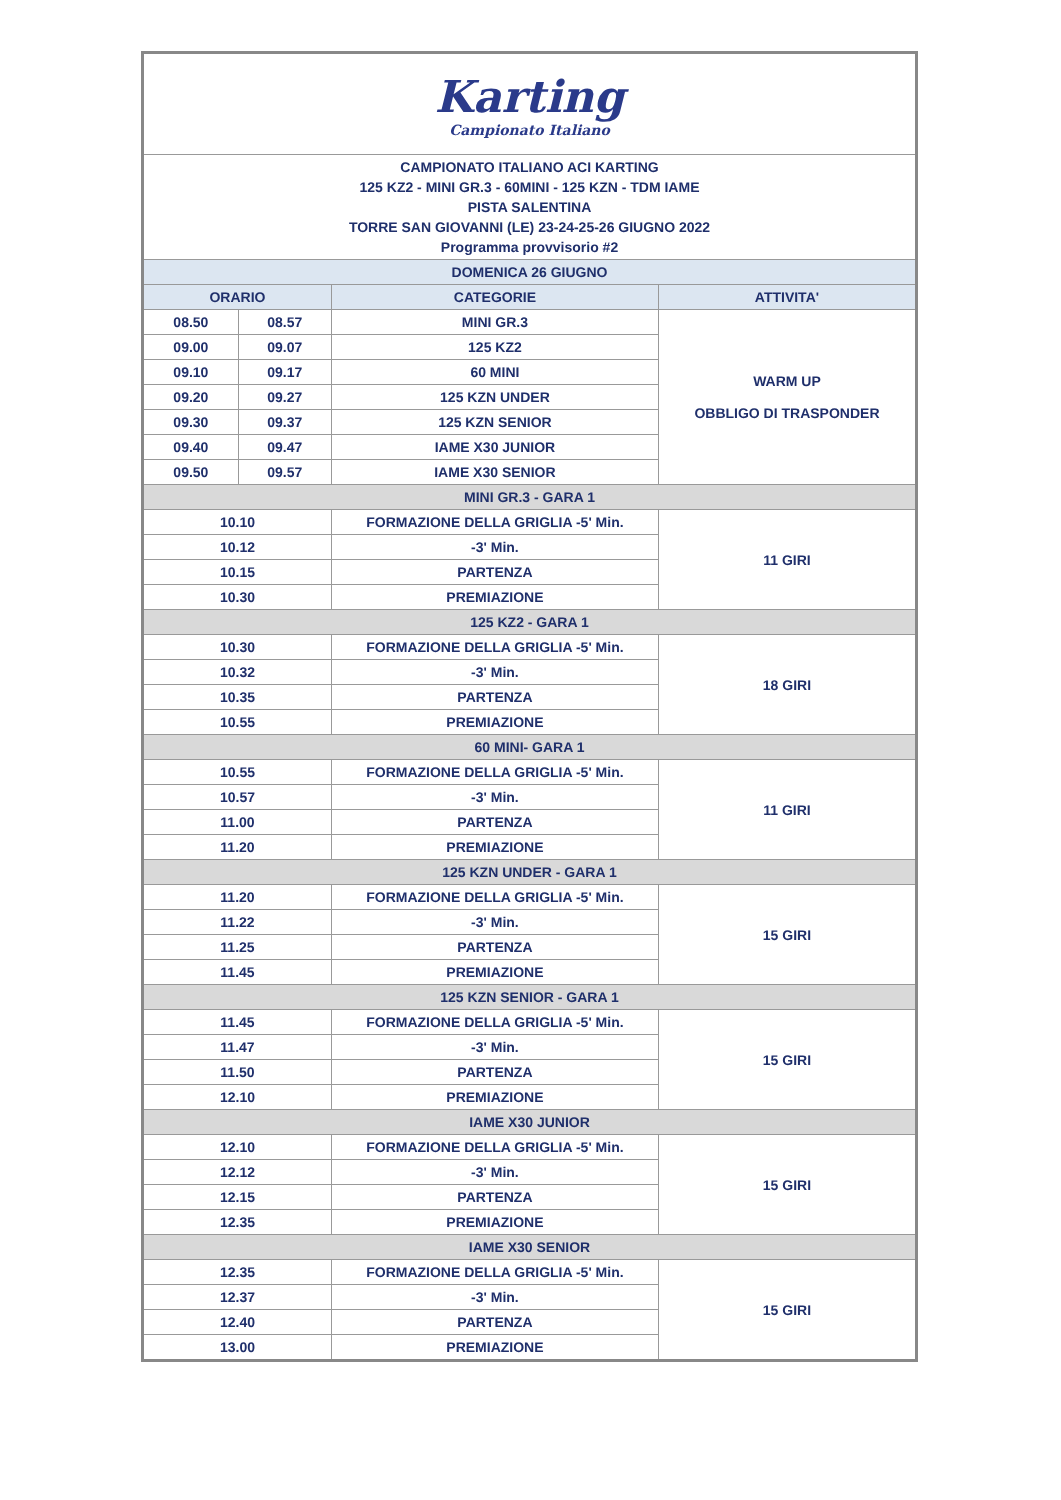| Karting Campionato Italiano | | | |
| CAMPIONATO ITALIANO ACI KARTING 125 KZ2 - MINI GR.3 - 60MINI - 125 KZN - TDM IAME PISTA SALENTINA TORRE SAN GIOVANNI (LE) 23-24-25-26 GIUGNO 2022 Programma provvisorio #2 | | | |
| DOMENICA 26 GIUGNO | | | |
| ORARIO | | CATEGORIE | ATTIVITA' |
| 08.50 | 08.57 | MINI GR.3 | WARM UP OBBLIGO DI TRASPONDER |
| 09.00 | 09.07 | 125 KZ2 | |
| 09.10 | 09.17 | 60 MINI | |
| 09.20 | 09.27 | 125 KZN UNDER | |
| 09.30 | 09.37 | 125 KZN SENIOR | |
| 09.40 | 09.47 | IAME X30 JUNIOR | |
| 09.50 | 09.57 | IAME X30 SENIOR | |
| MINI GR.3 - GARA 1 | | | |
| 10.10 | | FORMAZIONE DELLA GRIGLIA -5' Min. | 11 GIRI |
| 10.12 | | -3' Min. | |
| 10.15 | | PARTENZA | |
| 10.30 | | PREMIAZIONE | |
| 125 KZ2 - GARA 1 | | | |
| 10.30 | | FORMAZIONE DELLA GRIGLIA -5' Min. | 18 GIRI |
| 10.32 | | -3' Min. | |
| 10.35 | | PARTENZA | |
| 10.55 | | PREMIAZIONE | |
| 60 MINI- GARA 1 | | | |
| 10.55 | | FORMAZIONE DELLA GRIGLIA -5' Min. | 11 GIRI |
| 10.57 | | -3' Min. | |
| 11.00 | | PARTENZA | |
| 11.20 | | PREMIAZIONE | |
| 125 KZN UNDER - GARA 1 | | | |
| 11.20 | | FORMAZIONE DELLA GRIGLIA -5' Min. | 15 GIRI |
| 11.22 | | -3' Min. | |
| 11.25 | | PARTENZA | |
| 11.45 | | PREMIAZIONE | |
| 125 KZN SENIOR - GARA 1 | | | |
| 11.45 | | FORMAZIONE DELLA GRIGLIA -5' Min. | 15 GIRI |
| 11.47 | | -3' Min. | |
| 11.50 | | PARTENZA | |
| 12.10 | | PREMIAZIONE | |
| IAME X30 JUNIOR | | | |
| 12.10 | | FORMAZIONE DELLA GRIGLIA -5' Min. | 15 GIRI |
| 12.12 | | -3' Min. | |
| 12.15 | | PARTENZA | |
| 12.35 | | PREMIAZIONE | |
| IAME X30 SENIOR | | | |
| 12.35 | | FORMAZIONE DELLA GRIGLIA -5' Min. | 15 GIRI |
| 12.37 | | -3' Min. | |
| 12.40 | | PARTENZA | |
| 13.00 | | PREMIAZIONE | |